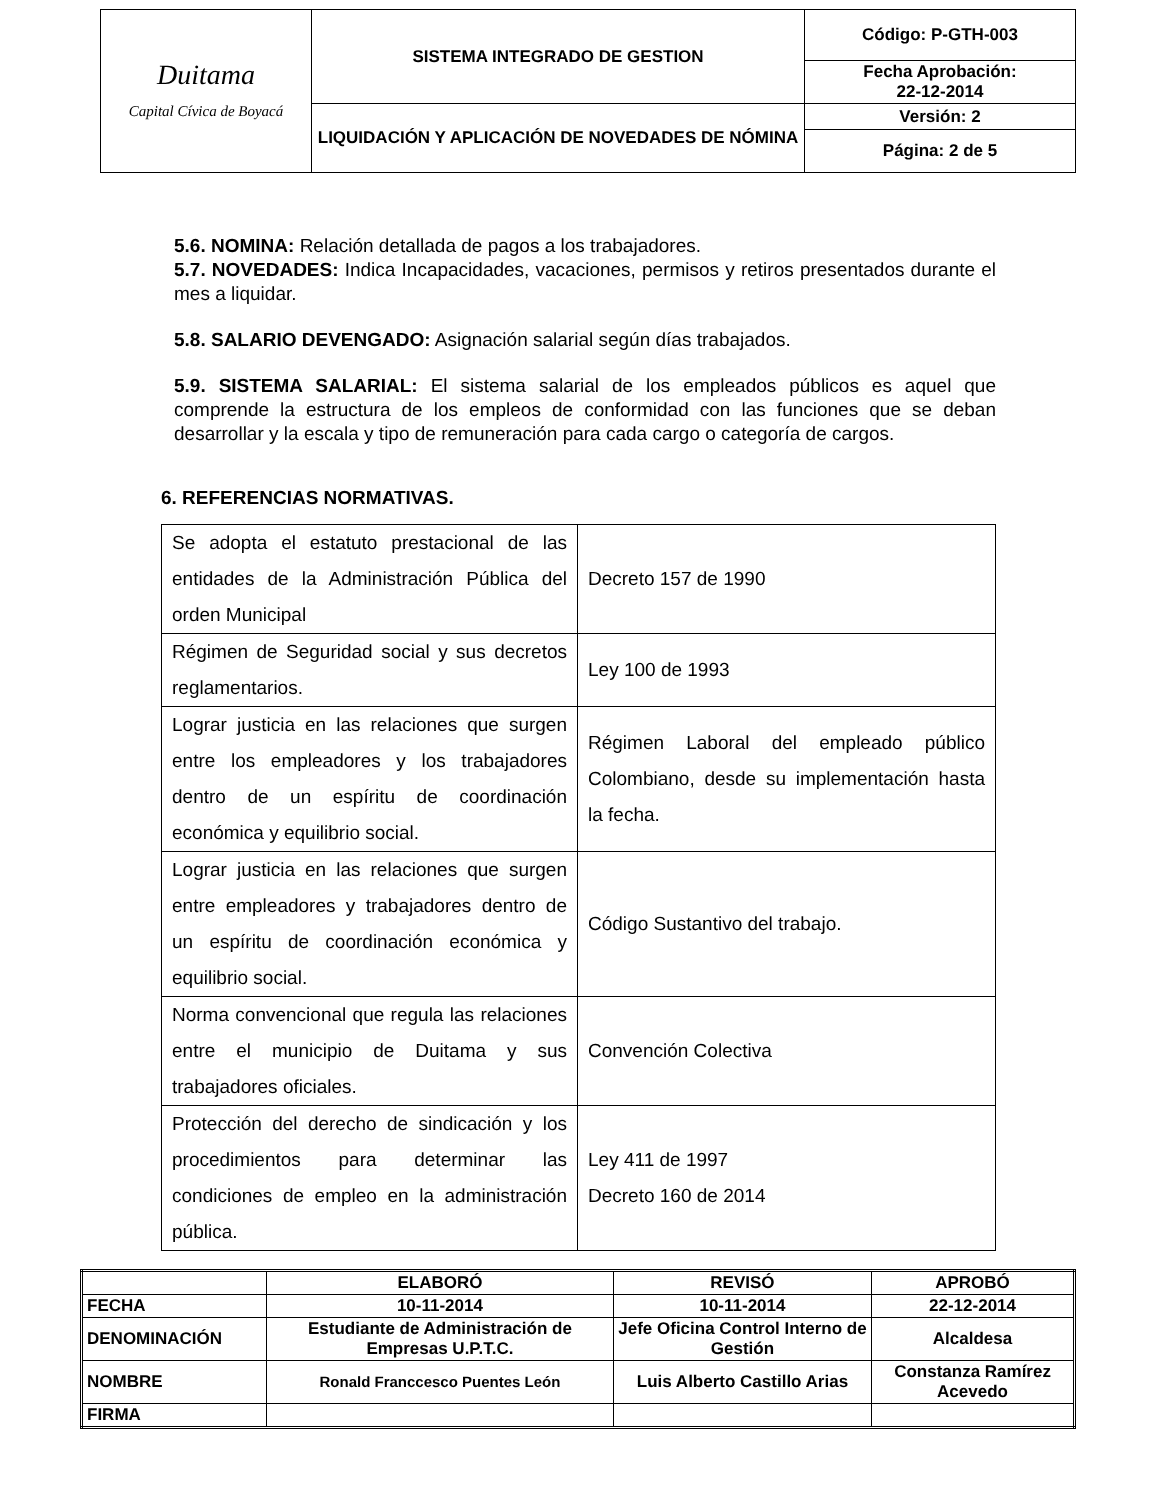| Duitama Capital Cívica de Boyacá | SISTEMA INTEGRADO DE GESTION | Código: P-GTH-003 |
| | | Fecha Aprobación: 22-12-2014 |
| | LIQUIDACIÓN Y APLICACIÓN DE NOVEDADES DE NÓMINA | Versión: 2 |
| | | Página: 2 de 5 |
5.6. NOMINA: Relación detallada de pagos a los trabajadores.
5.7. NOVEDADES: Indica Incapacidades, vacaciones, permisos y retiros presentados durante el mes a liquidar.
5.8. SALARIO DEVENGADO: Asignación salarial según días trabajados.
5.9. SISTEMA SALARIAL: El sistema salarial de los empleados públicos es aquel que comprende la estructura de los empleos de conformidad con las funciones que se deban desarrollar y la escala y tipo de remuneración para cada cargo o categoría de cargos.
6. REFERENCIAS NORMATIVAS.
| Se adopta el estatuto prestacional de las entidades de la Administración Pública del orden Municipal | Decreto 157 de 1990 |
| Régimen de Seguridad social y sus decretos reglamentarios. | Ley 100 de 1993 |
| Lograr justicia en las relaciones que surgen entre los empleadores y los trabajadores dentro de un espíritu de coordinación económica y equilibrio social. | Régimen Laboral del empleado público Colombiano, desde su implementación hasta la fecha. |
| Lograr justicia en las relaciones que surgen entre empleadores y trabajadores dentro de un espíritu de coordinación económica y equilibrio social. | Código Sustantivo del trabajo. |
| Norma convencional que regula las relaciones entre el municipio de Duitama y sus trabajadores oficiales. | Convención Colectiva |
| Protección del derecho de sindicación y los procedimientos para determinar las condiciones de empleo en la administración pública. | Ley 411 de 1997 Decreto 160 de 2014 |
| | ELABORÓ | REVISÓ | APROBÓ |
| FECHA | 10-11-2014 | 10-11-2014 | 22-12-2014 |
| DENOMINACIÓN | Estudiante de Administración de Empresas U.P.T.C. | Jefe Oficina Control Interno de Gestión | Alcaldesa |
| NOMBRE | Ronald Franccesco Puentes León | Luis Alberto Castillo Arias | Constanza Ramírez Acevedo |
| FIRMA | | | |